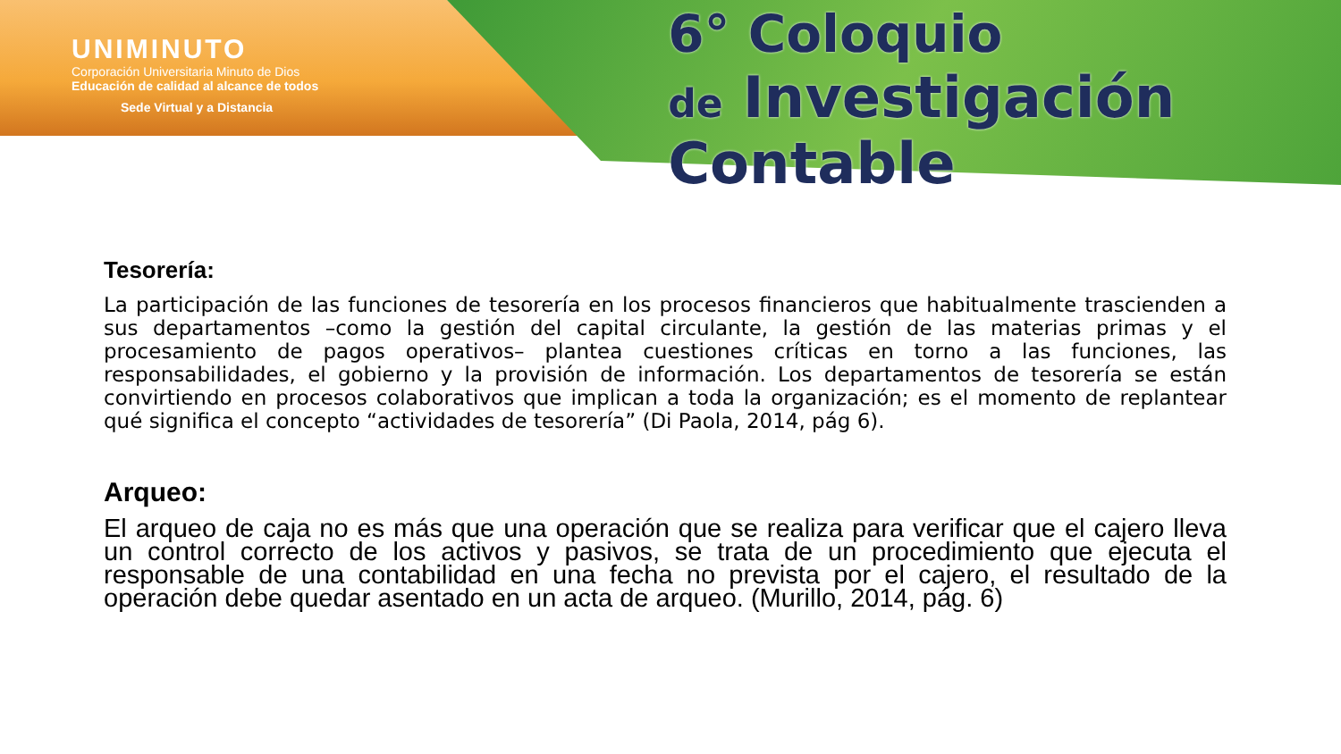UNIMINUTO
Corporación Universitaria Minuto de Dios
Educación de calidad al alcance de todos
Sede Virtual y a Distancia
6° Coloquio
de Investigación Contable
Tesorería:
La participación de las funciones de tesorería en los procesos financieros que habitualmente trascienden a sus departamentos –como la gestión del capital circulante, la gestión de las materias primas y el procesamiento de pagos operativos– plantea cuestiones críticas en torno a las funciones, las responsabilidades, el gobierno y la provisión de información. Los departamentos de tesorería se están convirtiendo en procesos colaborativos que implican a toda la organización; es el momento de replantear qué significa el concepto “actividades de tesorería” (Di Paola, 2014, pág 6).
Arqueo:
El arqueo de caja no es más que una operación que se realiza para verificar que el cajero lleva un control correcto de los activos y pasivos, se trata de un procedimiento que ejecuta el responsable de una contabilidad en una fecha no prevista por el cajero, el resultado de la operación debe quedar asentado en un acta de arqueo. (Murillo, 2014, pág. 6)